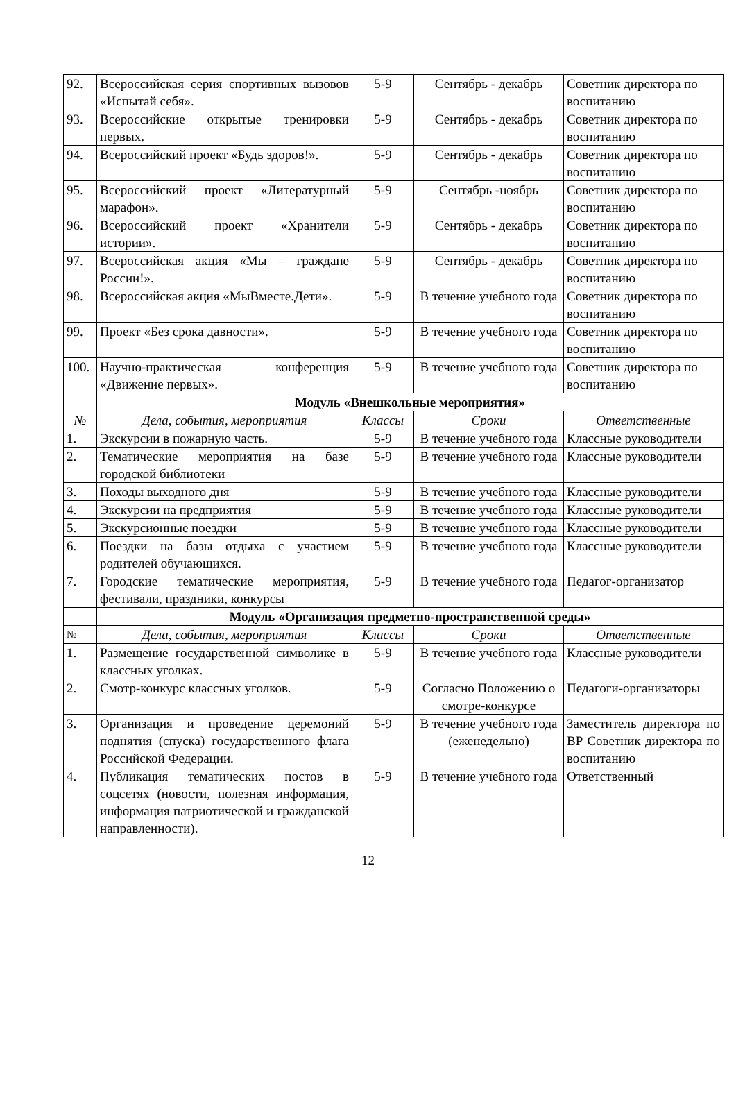| 92. | Всероссийская серия спортивных вызовов «Испытай себя». | 5-9 | Сентябрь - декабрь | Советник директора по воспитанию |
| 93. | Всероссийские открытые тренировки первых. | 5-9 | Сентябрь - декабрь | Советник директора по воспитанию |
| 94. | Всероссийский проект «Будь здоров!». | 5-9 | Сентябрь - декабрь | Советник директора по воспитанию |
| 95. | Всероссийский проект «Литературный марафон». | 5-9 | Сентябрь -ноябрь | Советник директора по воспитанию |
| 96. | Всероссийский проект «Хранители истории». | 5-9 | Сентябрь - декабрь | Советник директора по воспитанию |
| 97. | Всероссийская акция «Мы – граждане России!». | 5-9 | Сентябрь - декабрь | Советник директора по воспитанию |
| 98. | Всероссийская акция «МыВместе.Дети». | 5-9 | В течение учебного года | Советник директора по воспитанию |
| 99. | Проект «Без срока давности». | 5-9 | В течение учебного года | Советник директора по воспитанию |
| 100. | Научно-практическая конференция «Движение первых». | 5-9 | В течение учебного года | Советник директора по воспитанию |
| | Модуль «Внешкольные мероприятия» | | | |
| № | Дела, события, мероприятия | Классы | Сроки | Ответственные |
| 1. | Экскурсии в пожарную часть. | 5-9 | В течение учебного года | Классные руководители |
| 2. | Тематические мероприятия на базе городской библиотеки | 5-9 | В течение учебного года | Классные руководители |
| 3. | Походы выходного дня | 5-9 | В течение учебного года | Классные руководители |
| 4. | Экскурсии на предприятия | 5-9 | В течение учебного года | Классные руководители |
| 5. | Экскурсионные поездки | 5-9 | В течение учебного года | Классные руководители |
| 6. | Поездки на базы отдыха с участием родителей обучающихся. | 5-9 | В течение учебного года | Классные руководители |
| 7. | Городские тематические мероприятия, фестивали, праздники, конкурсы | 5-9 | В течение учебного года | Педагог-организатор |
| | Модуль «Организация предметно-пространственной среды» | | | |
| № | Дела, события, мероприятия | Классы | Сроки | Ответственные |
| 1. | Размещение государственной символике в классных уголках. | 5-9 | В течение учебного года | Классные руководители |
| 2. | Смотр-конкурс классных уголков. | 5-9 | Согласно Положению о смотре-конкурсе | Педагоги-организаторы |
| 3. | Организация и проведение церемоний поднятия (спуска) государственного флага Российской Федерации. | 5-9 | В течение учебного года (еженедельно) | Заместитель директора по ВР Советник директора по воспитанию |
| 4. | Публикация тематических постов в соцсетях (новости, полезная информация, информация патриотической и гражданской направленности). | 5-9 | В течение учебного года | Ответственный |
12